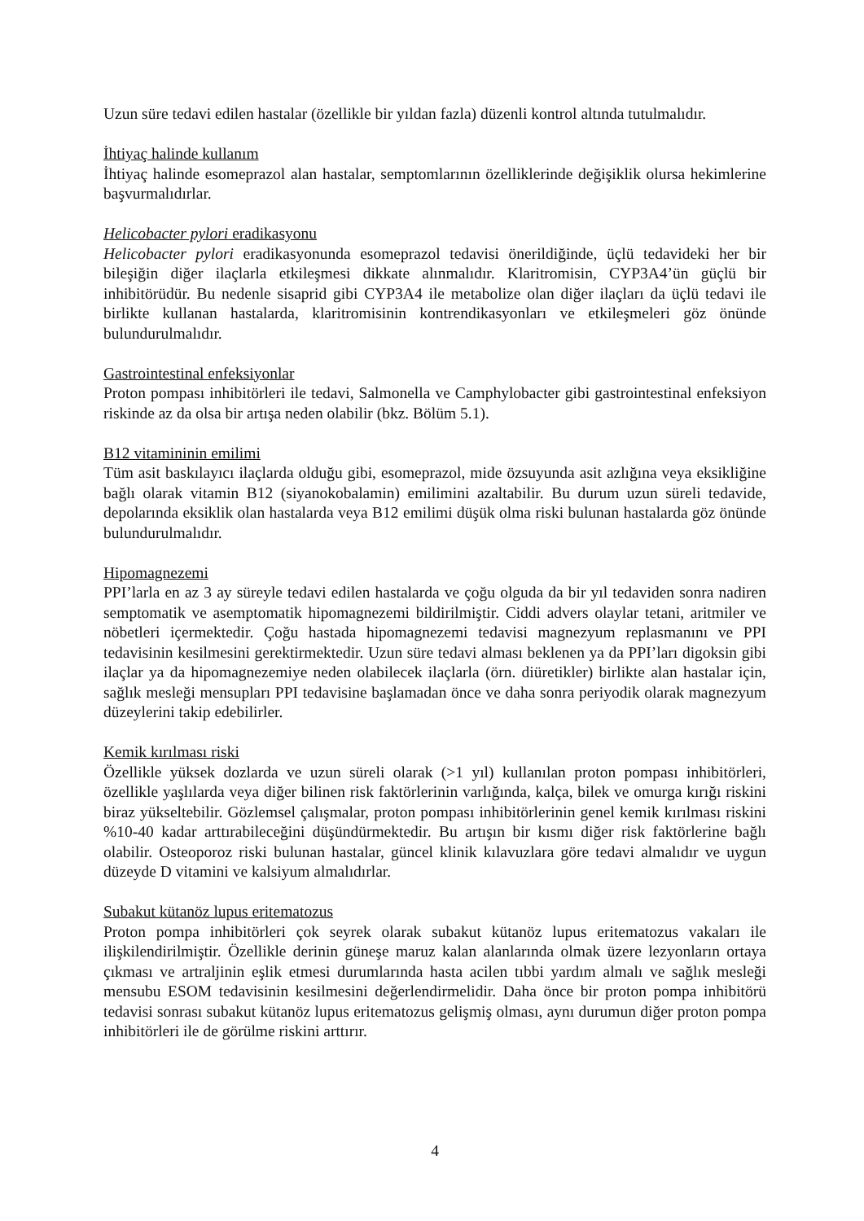Uzun süre tedavi edilen hastalar (özellikle bir yıldan fazla) düzenli kontrol altında tutulmalıdır.
İhtiyaç halinde kullanım
İhtiyaç halinde esomeprazol alan hastalar, semptomlarının özelliklerinde değişiklik olursa hekimlerine başvurmalıdırlar.
Helicobacter pylori eradikasyonu
Helicobacter pylori eradikasyonunda esomeprazol tedavisi önerildiğinde, üçlü tedavideki her bir bileşiğin diğer ilaçlarla etkileşmesi dikkate alınmalıdır. Klaritromisin, CYP3A4’ün güçlü bir inhibitörüdür. Bu nedenle sisaprid gibi CYP3A4 ile metabolize olan diğer ilaçları da üçlü tedavi ile birlikte kullanan hastalarda, klaritromisinin kontrendikasyonları ve etkileşmeleri göz önünde bulundurulmalıdır.
Gastrointestinal enfeksiyonlar
Proton pompası inhibitörleri ile tedavi, Salmonella ve Camphylobacter gibi gastrointestinal enfeksiyon riskinde az da olsa bir artışa neden olabilir (bkz. Bölüm 5.1).
B12 vitamininin emilimi
Tüm asit baskılayıcı ilaçlarda olduğu gibi, esomeprazol, mide özsuyunda asit azlığına veya eksikliğine bağlı olarak vitamin B12 (siyanokobalamin) emilimini azaltabilir. Bu durum uzun süreli tedavide, depolarında eksiklik olan hastalarda veya B12 emilimi düşük olma riski bulunan hastalarda göz önünde bulundurulmalıdır.
Hipomagnezemi
PPI’larla en az 3 ay süreyle tedavi edilen hastalarda ve çoğu olguda da bir yıl tedaviden sonra nadiren semptomatik ve asemptomatik hipomagnezemi bildirilmiştir. Ciddi advers olaylar tetani, aritmiler ve nöbetleri içermektedir. Çoğu hastada hipomagnezemi tedavisi magnezyum replasmanını ve PPI tedavisinin kesilmesini gerektirmektedir. Uzun süre tedavi alması beklenen ya da PPI’ları digoksin gibi ilaçlar ya da hipomagnezemiye neden olabilecek ilaçlarla (örn. diüretikler) birlikte alan hastalar için, sağlık mesleği mensupları PPI tedavisine başlamadan önce ve daha sonra periyodik olarak magnezyum düzeylerini takip edebilirler.
Kemik kırılması riski
Özellikle yüksek dozlarda ve uzun süreli olarak (>1 yıl) kullanılan proton pompası inhibitörleri, özellikle yaşlılarda veya diğer bilinen risk faktörlerinin varlığında, kalça, bilek ve omurga kırığı riskini biraz yükseltebilir. Gözlemsel çalışmalar, proton pompası inhibitörlerinin genel kemik kırılması riskini %10-40 kadar arttırabileceğini düşündürmektedir. Bu artışın bir kısmı diğer risk faktörlerine bağlı olabilir. Osteoporoz riski bulunan hastalar, güncel klinik kılavuzlara göre tedavi almalıdır ve uygun düzeyde D vitamini ve kalsiyum almalıdırlar.
Subakut kütanöz lupus eritematozus
Proton pompa inhibitörleri çok seyrek olarak subakut kütanöz lupus eritematozus vakaları ile ilişkilendirilmiştir. Özellikle derinin güneşe maruz kalan alanlarında olmak üzere lezyonların ortaya çıkması ve artraljinin eşlik etmesi durumlarında hasta acilen tıbbi yardım almalı ve sağlık mesleği mensubu ESOM tedavisinin kesilmesini değerlendirmelidir. Daha önce bir proton pompa inhibitörü tedavisi sonrası subakut kütanöz lupus eritematozus gelişmiş olması, aynı durumun diğer proton pompa inhibitörleri ile de görülme riskini arttırır.
4